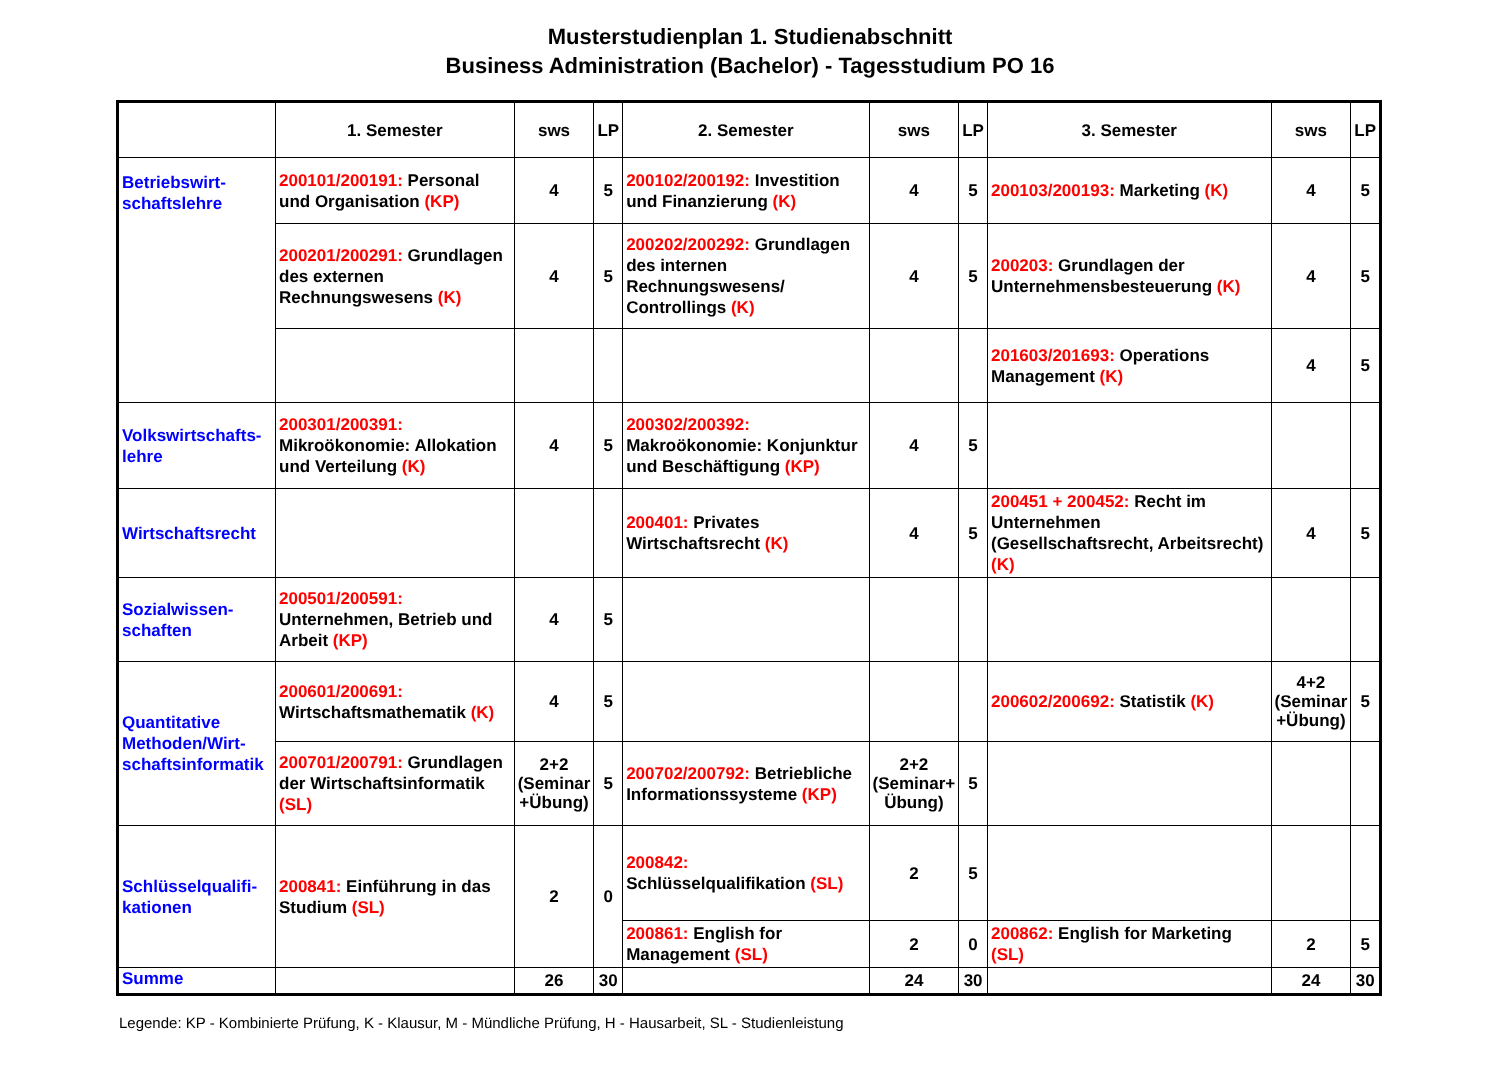Musterstudienplan 1. Studienabschnitt
Business Administration (Bachelor) - Tagesstudium PO 16
| | 1. Semester | sws | LP | 2. Semester | sws | LP | 3. Semester | sws | LP |
| --- | --- | --- | --- | --- | --- | --- | --- | --- | --- |
| Betriebswirt- schaftslehre | 200101/200191: Personal und Organisation (KP) | 4 | 5 | 200102/200192: Investition und Finanzierung (K) | 4 | 5 | 200103/200193: Marketing (K) | 4 | 5 |
| | 200201/200291: Grundlagen des externen Rechnungswesens (K) | 4 | 5 | 200202/200292: Grundlagen des internen Rechnungswesens/ Controllings (K) | 4 | 5 | 200203: Grundlagen der Unternehmensbesteuerung (K) | 4 | 5 |
| | | | | | | | 201603/201693: Operations Management (K) | 4 | 5 |
| Volkswirtschafts- lehre | 200301/200391: Mikroökonomie: Allokation und Verteilung (K) | 4 | 5 | 200302/200392: Makroökonomie: Konjunktur und Beschäftigung (KP) | 4 | 5 | | | |
| Wirtschaftsrecht | | | | 200401: Privates Wirtschaftsrecht (K) | 4 | 5 | 200451 + 200452: Recht im Unternehmen (Gesellschaftsrecht, Arbeitsrecht) (K) | 4 | 5 |
| Sozialwissen- schaften | 200501/200591: Unternehmen, Betrieb und Arbeit (KP) | 4 | 5 | | | | | | |
| Quantitative Methoden/Wirt- schaftsinformatik | 200601/200691: Wirtschaftsmathematik (K) | 4 | 5 | | | | 200602/200692: Statistik (K) | 4+2 (Seminar +Übung) | 5 |
| | 200701/200791: Grundlagen der Wirtschaftsinformatik (SL) | 2+2 (Seminar +Übung) | 5 | 200702/200792: Betriebliche Informationssysteme (KP) | 2+2 (Seminar+ Übung) | 5 | | | |
| Schlüsselqualifi- kationen | 200841: Einführung in das Studium (SL) | 2 | 0 | 200842: Schlüsselqualifikation (SL) | 2 | 5 | | | |
| | | | | 200861: English for Management (SL) | 2 | 0 | 200862: English for Marketing (SL) | 2 | 5 |
| Summe | | 26 | 30 | | 24 | 30 | | 24 | 30 |
Legende: KP - Kombinierte Prüfung, K - Klausur, M - Mündliche Prüfung, H - Hausarbeit, SL - Studienleistung